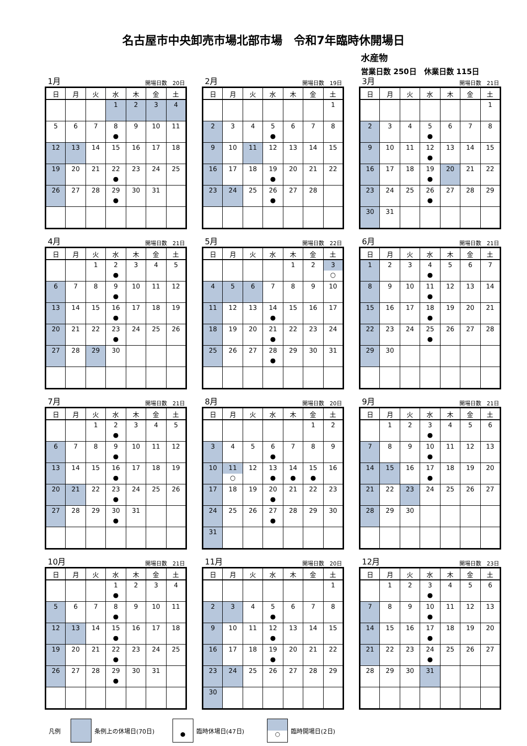名古屋市中央卸売市場北部市場　令和7年臨時休開場日
水産物
営業日数 250日　休業日数 115日
1月 開場日数　20日
| 日 | 月 | 火 | 水 | 木 | 金 | 土 |
| --- | --- | --- | --- | --- | --- | --- |
| | | | 1 | 2 | 3 | 4 |
| 5 | 6 | 7 | 8 ● | 9 | 10 | 11 |
| 12 | 13 | 14 | 15 | 16 | 17 | 18 |
| 19 | 20 | 21 | 22 ● | 23 | 24 | 25 |
| 26 | 27 | 28 | 29 ● | 30 | 31 | |
2月 開場日数　19日
| 日 | 月 | 火 | 水 | 木 | 金 | 土 |
| --- | --- | --- | --- | --- | --- | --- |
| | | | | | | 1 |
| 2 | 3 | 4 | 5 ● | 6 | 7 | 8 |
| 9 | 10 | 11 | 12 | 13 | 14 | 15 |
| 16 | 17 | 18 | 19 ● | 20 | 21 | 22 |
| 23 | 24 | 25 | 26 ● | 27 | 28 | |
3月 開場日数　21日
| 日 | 月 | 火 | 水 | 木 | 金 | 土 |
| --- | --- | --- | --- | --- | --- | --- |
| | | | | | | 1 |
| 2 | 3 | 4 | 5 ● | 6 | 7 | 8 |
| 9 | 10 | 11 | 12 ● | 13 | 14 | 15 |
| 16 | 17 | 18 | 19 ● | 20 | 21 | 22 |
| 23 | 24 | 25 | 26 ● | 27 | 28 | 29 |
| 30 | 31 | | | | | |
4月 開場日数　21日
| 日 | 月 | 火 | 水 | 木 | 金 | 土 |
| --- | --- | --- | --- | --- | --- | --- |
| | | 1 | 2 ● | 3 | 4 | 5 |
| 6 | 7 | 8 | 9 ● | 10 | 11 | 12 |
| 13 | 14 | 15 | 16 ● | 17 | 18 | 19 |
| 20 | 21 | 22 | 23 ● | 24 | 25 | 26 |
| 27 | 28 | 29 | 30 | | | |
5月 開場日数　22日
| 日 | 月 | 火 | 水 | 木 | 金 | 土 |
| --- | --- | --- | --- | --- | --- | --- |
| | | | | 1 | 2 | 3 ○ |
| 4 | 5 | 6 | 7 | 8 | 9 | 10 |
| 11 | 12 | 13 | 14 ● | 15 | 16 | 17 |
| 18 | 19 | 20 | 21 ● | 22 | 23 | 24 |
| 25 | 26 | 27 | 28 ● | 29 | 30 | 31 |
6月 開場日数　21日
| 日 | 月 | 火 | 水 | 木 | 金 | 土 |
| --- | --- | --- | --- | --- | --- | --- |
| 1 | 2 | 3 | 4 ● | 5 | 6 | 7 |
| 8 | 9 | 10 | 11 ● | 12 | 13 | 14 |
| 15 | 16 | 17 | 18 ● | 19 | 20 | 21 |
| 22 | 23 | 24 | 25 ● | 26 | 27 | 28 |
| 29 | 30 | | | | | |
7月 開場日数　21日
| 日 | 月 | 火 | 水 | 木 | 金 | 土 |
| --- | --- | --- | --- | --- | --- | --- |
| | | 1 | 2 ● | 3 | 4 | 5 |
| 6 | 7 | 8 | 9 ● | 10 | 11 | 12 |
| 13 | 14 | 15 | 16 ● | 17 | 18 | 19 |
| 20 | 21 | 22 | 23 ● | 24 | 25 | 26 |
| 27 | 28 | 29 | 30 ● | 31 | | |
8月 開場日数　20日
| 日 | 月 | 火 | 水 | 木 | 金 | 土 |
| --- | --- | --- | --- | --- | --- | --- |
| | | | | | 1 | 2 |
| 3 | 4 | 5 | 6 ● | 7 | 8 | 9 |
| 10 | 11 ○ | 12 | 13 ● | 14 ● | 15 ● | 16 |
| 17 | 18 | 19 | 20 ● | 21 | 22 | 23 |
| 24 | 25 | 26 | 27 ● | 28 | 29 | 30 |
| 31 | | | | | | |
9月 開場日数　21日
| 日 | 月 | 火 | 水 | 木 | 金 | 土 |
| --- | --- | --- | --- | --- | --- | --- |
| | 1 | 2 | 3 ● | 4 | 5 | 6 |
| 7 | 8 | 9 | 10 ● | 11 | 12 | 13 |
| 14 | 15 | 16 | 17 ● | 18 | 19 | 20 |
| 21 | 22 | 23 | 24 | 25 | 26 | 27 |
| 28 | 29 | 30 | | | | |
10月 開場日数　21日
| 日 | 月 | 火 | 水 | 木 | 金 | 土 |
| --- | --- | --- | --- | --- | --- | --- |
| | | | 1 ● | 2 | 3 | 4 |
| 5 | 6 | 7 | 8 ● | 9 | 10 | 11 |
| 12 | 13 | 14 | 15 ● | 16 | 17 | 18 |
| 19 | 20 | 21 | 22 ● | 23 | 24 | 25 |
| 26 | 27 | 28 | 29 ● | 30 | 31 | |
11月 開場日数　20日
| 日 | 月 | 火 | 水 | 木 | 金 | 土 |
| --- | --- | --- | --- | --- | --- | --- |
| | | | | | | 1 |
| 2 | 3 | 4 | 5 ● | 6 | 7 | 8 |
| 9 | 10 | 11 | 12 ● | 13 | 14 | 15 |
| 16 | 17 | 18 | 19 ● | 20 | 21 | 22 |
| 23 | 24 | 25 | 26 | 27 | 28 | 29 |
| 30 | | | | | | |
12月 開場日数　23日
| 日 | 月 | 火 | 水 | 木 | 金 | 土 |
| --- | --- | --- | --- | --- | --- | --- |
| | 1 | 2 | 3 ● | 4 | 5 | 6 |
| 7 | 8 | 9 | 10 ● | 11 | 12 | 13 |
| 14 | 15 | 16 | 17 ● | 18 | 19 | 20 |
| 21 | 22 | 23 | 24 ● | 25 | 26 | 27 |
| 28 | 29 | 30 | 31 | | | |
凡例 条例上の休場日(70日) ● 臨時休場日(47日) ○ 臨時開場日(2日)